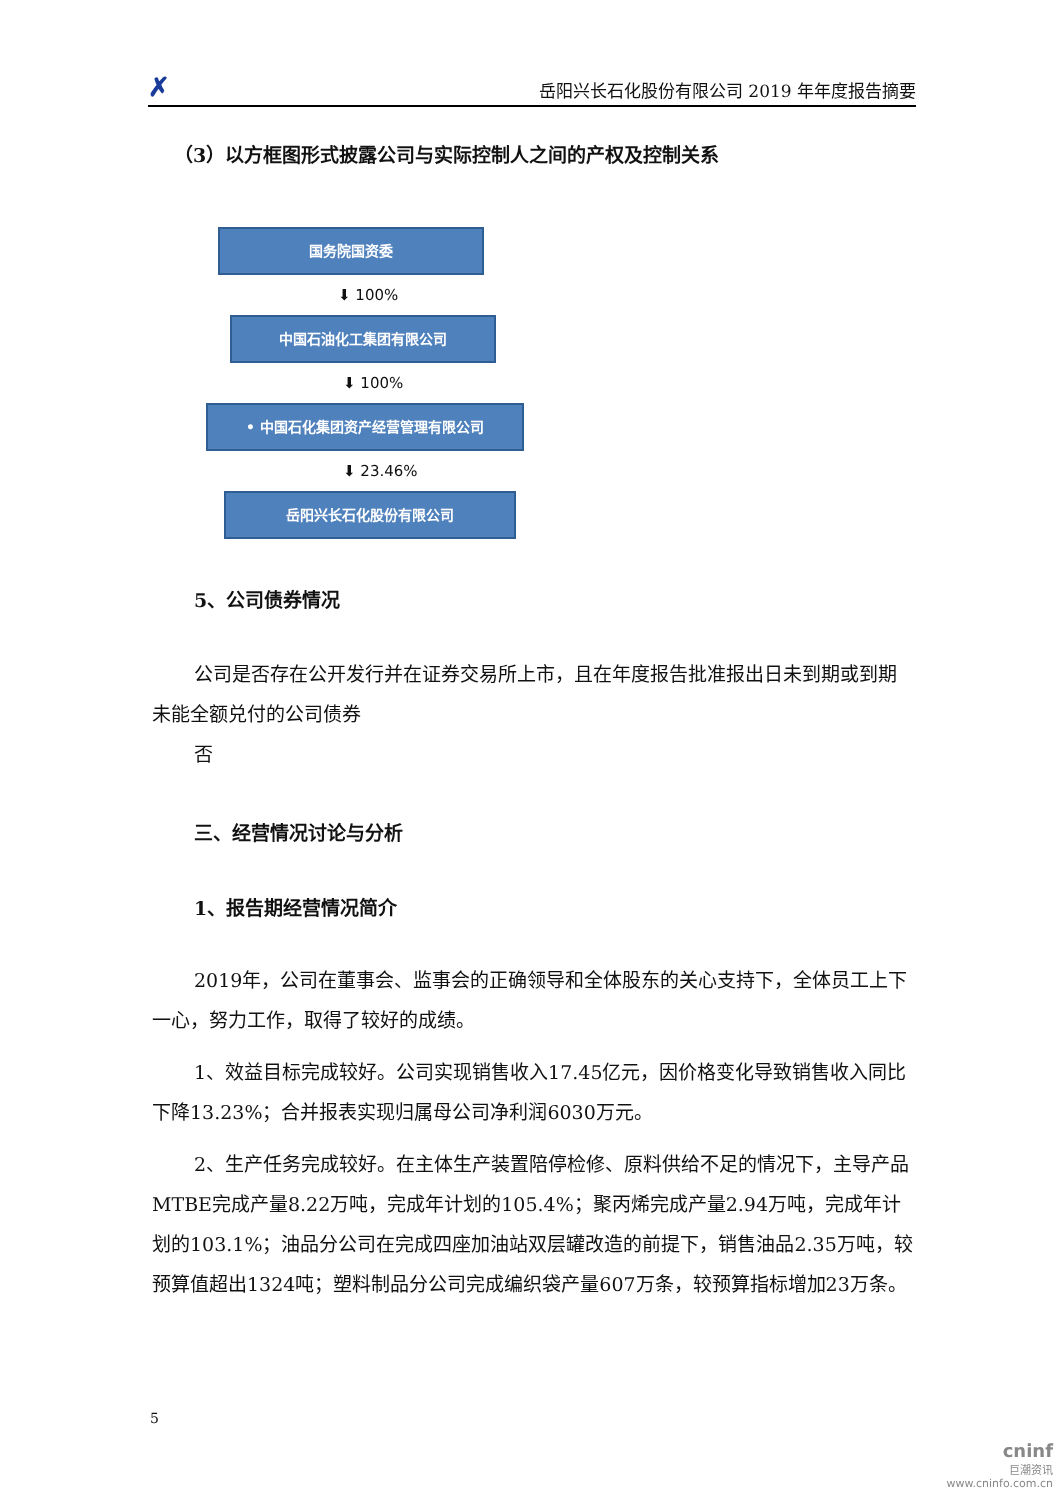✗ 岳阳兴长石化股份有限公司 2019 年年度报告摘要
（3）以方框图形式披露公司与实际控制人之间的产权及控制关系
国务院国资委
⬇ 100%
中国石油化工集团有限公司
⬇ 100%
• 中国石化集团资产经营管理有限公司
⬇ 23.46%
岳阳兴长石化股份有限公司
5、公司债券情况
公司是否存在公开发行并在证券交易所上市，且在年度报告批准报出日未到期或到期未能全额兑付的公司债券
否
三、经营情况讨论与分析
1、报告期经营情况简介
2019年，公司在董事会、监事会的正确领导和全体股东的关心支持下，全体员工上下一心，努力工作，取得了较好的成绩。
1、效益目标完成较好。公司实现销售收入17.45亿元，因价格变化导致销售收入同比下降13.23%；合并报表实现归属母公司净利润6030万元。
2、生产任务完成较好。在主体生产装置陪停检修、原料供给不足的情况下，主导产品MTBE完成产量8.22万吨，完成年计划的105.4%；聚丙烯完成产量2.94万吨，完成年计划的103.1%；油品分公司在完成四座加油站双层罐改造的前提下，销售油品2.35万吨，较预算值超出1324吨；塑料制品分公司完成编织袋产量607万条，较预算指标增加23万条。
5
cninf
巨潮资讯
www.cninfo.com.cn